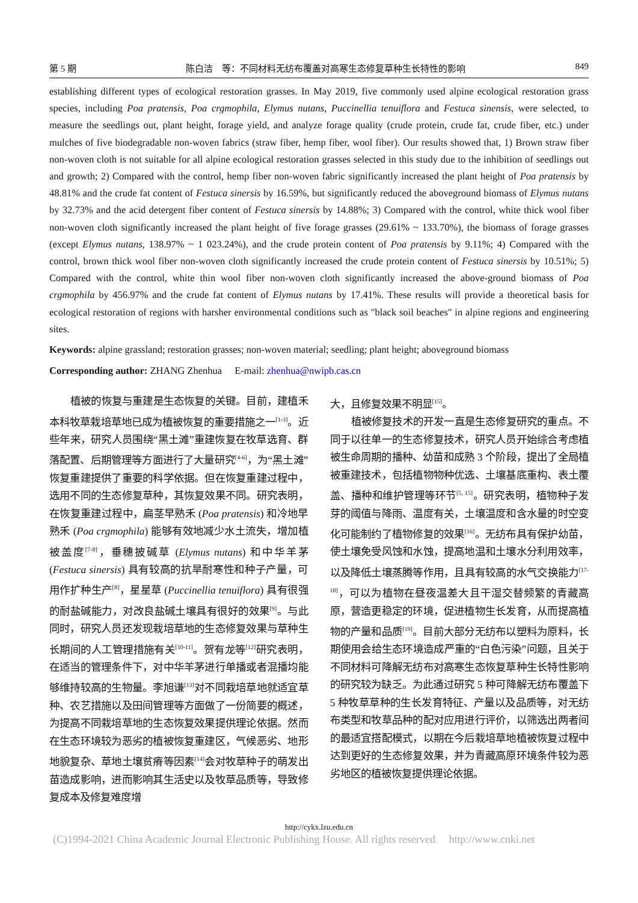第 5 期 陈白洁　等：不同材料无纺布覆盖对高寒生态修复草种生长特性的影响 849
establishing different types of ecological restoration grasses. In May 2019, five commonly used alpine ecological restoration grass species, including Poa pratensis, Poa crgmophila, Elymus nutans, Puccinellia tenuiflora and Festuca sinensis, were selected, to measure the seedlings out, plant height, forage yield, and analyze forage quality (crude protein, crude fat, crude fiber, etc.) under mulches of five biodegradable non-woven fabrics (straw fiber, hemp fiber, wool fiber). Our results showed that, 1) Brown straw fiber non-woven cloth is not suitable for all alpine ecological restoration grasses selected in this study due to the inhibition of seedlings out and growth; 2) Compared with the control, hemp fiber non-woven fabric significantly increased the plant height of Poa pratensis by 48.81% and the crude fat content of Festuca sinersis by 16.59%, but significantly reduced the aboveground biomass of Elymus nutans by 32.73% and the acid detergent fiber content of Festuca sinersis by 14.88%; 3) Compared with the control, white thick wool fiber non-woven cloth significantly increased the plant height of five forage grasses (29.61% ~ 133.70%), the biomass of forage grasses (except Elymus nutans, 138.97% ~ 1 023.24%), and the crude protein content of Poa pratensis by 9.11%; 4) Compared with the control, brown thick wool fiber non-woven cloth significantly increased the crude protein content of Festuca sinersis by 10.51%; 5) Compared with the control, white thin wool fiber non-woven cloth significantly increased the above-ground biomass of Poa crgmophila by 456.97% and the crude fat content of Elymus nutans by 17.41%. These results will provide a theoretical basis for ecological restoration of regions with harsher environmental conditions such as "black soil beaches" in alpine regions and engineering sites.
Keywords: alpine grassland; restoration grasses; non-woven material; seedling; plant height; aboveground biomass
Corresponding author: ZHANG Zhenhua　 E-mail: zhenhua@nwipb.cas.cn
植被的恢复与重建是生态恢复的关键。目前，建植禾本科牧草栽培草地已成为植被恢复的重要措施之一<sup>[1-3]</sup>。近些年来，研究人员围绕“黑土滩”重建恢复在牧草选育、群落配置、后期管理等方面进行了大量研究<sup>[4-6]</sup>，为“黑土滩”恢复重建提供了重要的科学依据。但在恢复重建过程中，选用不同的生态修复草种，其恢复效果不同。研究表明，在恢复重建过程中，扁茎早熟禾 (Poa pratensis) 和冷地早熟禾 (Poa crgmophila) 能够有效地减少水土流失，增加植被盖度<sup>[7-8]</sup>，垂穗披碱草 (Elymus nutans) 和中华羊茅 (Festuca sinersis) 具有较高的抗旱耐寒性和种子产量，可用作扩种生产<sup>[8]</sup>，星星草 (Puccinellia tenuiflora) 具有很强的耐盐碱能力，对改良盐碱土壤具有很好的效果<sup>[9]</sup>。与此同时，研究人员还发现栽培草地的生态修复效果与草种生长期间的人工管理措施有关<sup>[10-11]</sup>。贺有龙等<sup>[12]</sup>研究表明，在适当的管理条件下，对中华羊茅进行单播或者混播均能够维持较高的生物量。李旭谦<sup>[13]</sup>对不同栽培草地就适宜草种、农艺措施以及田间管理等方面做了一份简要的概述，为提高不同栽培草地的生态恢复效果提供理论依据。然而在生态环境较为恶劣的植被恢复重建区，气候恶劣、地形地貌复杂、草地土壤贫瘠等因素<sup>[14]</sup>会对牧草种子的萌发出苗造成影响，进而影响其生活史以及牧草品质等，导致修复成本及修复难度增
大，且修复效果不明显<sup>[15]</sup>。
植被修复技术的开发一直是生态修复研究的重点。不同于以往单一的生态修复技术，研究人员开始综合考虑植被生命周期的播种、幼苗和成熟 3 个阶段，提出了全局植被重建技术，包括植物物种优选、土壤基底重构、表土覆盖、播种和维护管理等环节<sup>[5, 15]</sup>。研究表明，植物种子发芽的阈值与降雨、温度有关，土壤温度和含水量的时空变化可能制约了植物修复的效果<sup>[16]</sup>。无纺布具有保护幼苗，使土壤免受风蚀和水蚀，提高地温和土壤水分利用效率，以及降低土壤蒸腾等作用，且具有较高的水气交换能力<sup>[17-18]</sup>，可以为植物在昼夜温差大且干湿交替频繁的青藏高原，营造更稳定的环境，促进植物生长发育，从而提高植物的产量和品质<sup>[19]</sup>。目前大部分无纺布以塑料为原料，长期使用会给生态环境造成严重的“白色污染”问题，且关于不同材料可降解无纺布对高寒生态恢复草种生长特性影响的研究较为缺乏。为此通过研究 5 种可降解无纺布覆盖下 5 种牧草草种的生长发育特征、产量以及品质等，对无纺布类型和牧草品种的配对应用进行评价，以筛选出两者间的最适宜搭配模式，以期在今后栽培草地植被恢复过程中达到更好的生态修复效果，并为青藏高原环境条件较为恶劣地区的植被恢复提供理论依据。
http://cykx.lzu.edu.cn
(C)1994-2021 China Academic Journal Electronic Publishing House. All rights reserved. http://www.cnki.net